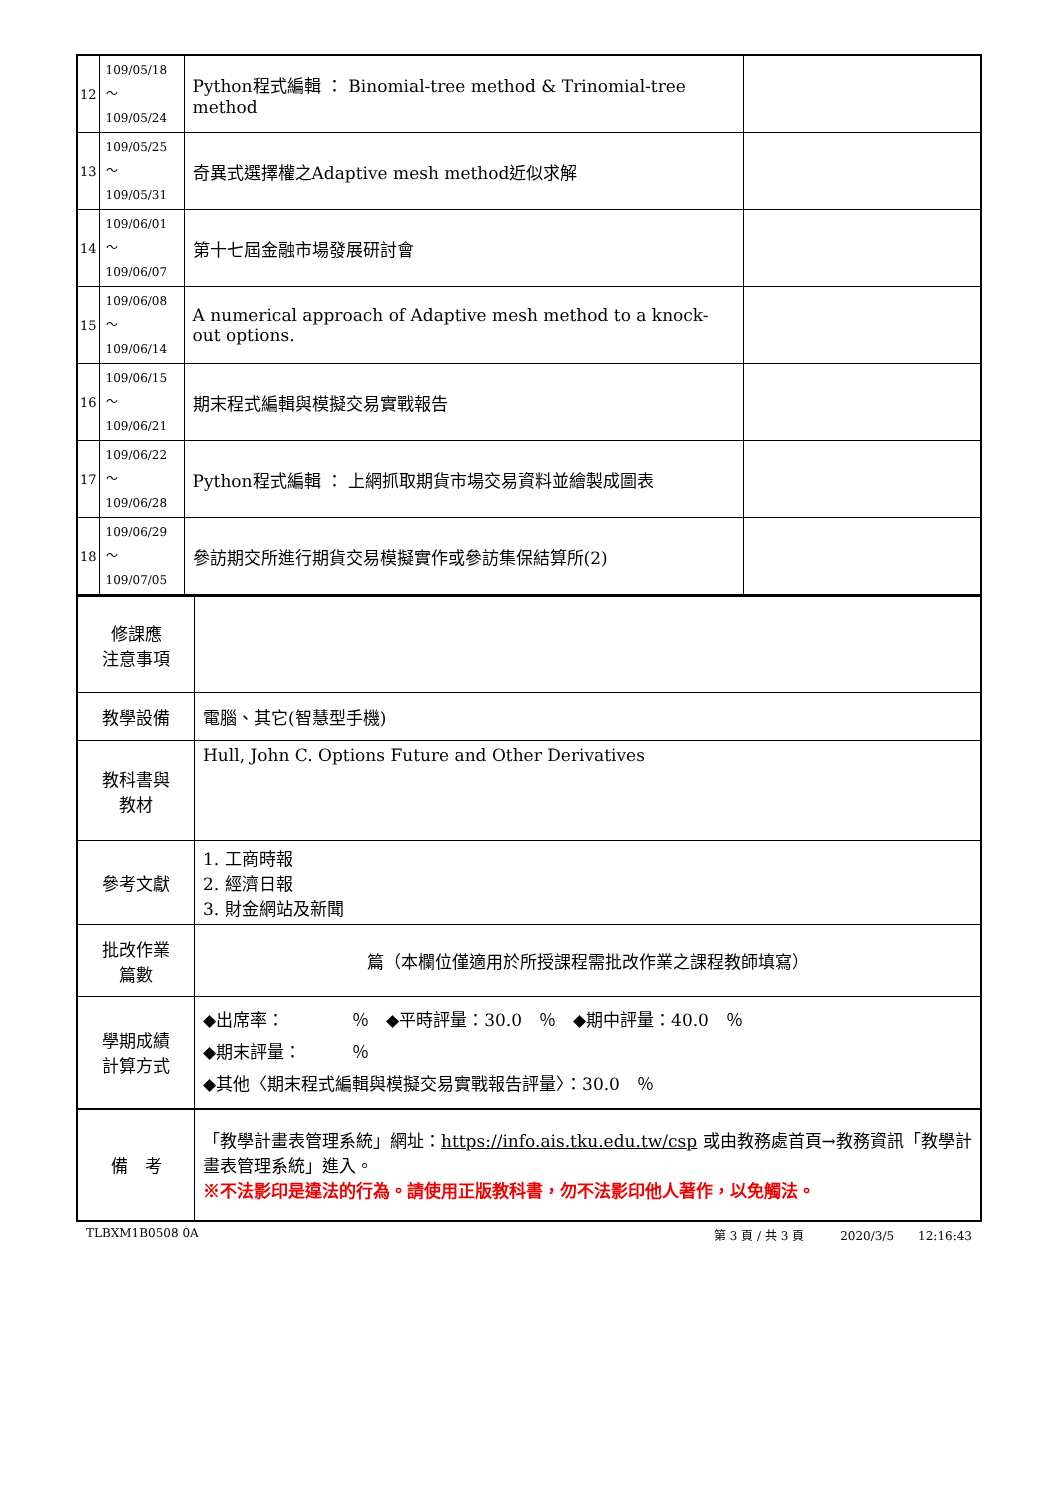| 12 | 109/05/18～ 109/05/24 | Python程式編輯 ： Binomial-tree method & Trinomial-tree method | |
| 13 | 109/05/25～ 109/05/31 | 奇異式選擇權之Adaptive mesh method近似求解 | |
| 14 | 109/06/01～ 109/06/07 | 第十七屆金融市場發展研討會 | |
| 15 | 109/06/08～ 109/06/14 | A numerical approach of Adaptive mesh method to a knock-out options. | |
| 16 | 109/06/15～ 109/06/21 | 期末程式編輯與模擬交易實戰報告 | |
| 17 | 109/06/22～ 109/06/28 | Python程式編輯 ： 上網抓取期貨市場交易資料並繪製成圖表 | |
| 18 | 109/06/29～ 109/07/05 | 參訪期交所進行期貨交易模擬實作或參訪集保結算所(2) | |
| 修課應 注意事項 | |
| 教學設備 | 電腦、其它(智慧型手機) |
| 教科書與 教材 | Hull, John C. Options Future and Other Derivatives |
| 參考文獻 | 1. 工商時報 2. 經濟日報 3. 財金網站及新聞 |
| 批改作業 篇數 | 篇（本欄位僅適用於所授課程需批改作業之課程教師填寫） |
| 學期成績 計算方式 | ◆出席率： ％ ◆平時評量：30.0 ％ ◆期中評量：40.0 ％ ◆期末評量： ％ ◆其他〈期末程式編輯與模擬交易實戰報告評量〉：30.0 ％ |
| 備 考 | 「教學計畫表管理系統」網址： https://info.ais.tku.edu.tw/csp 或由教務處首頁→教務資訊「教學計畫表管理系統」進入。 ※不法影印是違法的行為。請使用正版教科書，勿不法影印他人著作，以免觸法。 |
TLBXM1B0508 0A 第 3 頁 / 共 3 頁　　　2020/3/5　　12:16:43